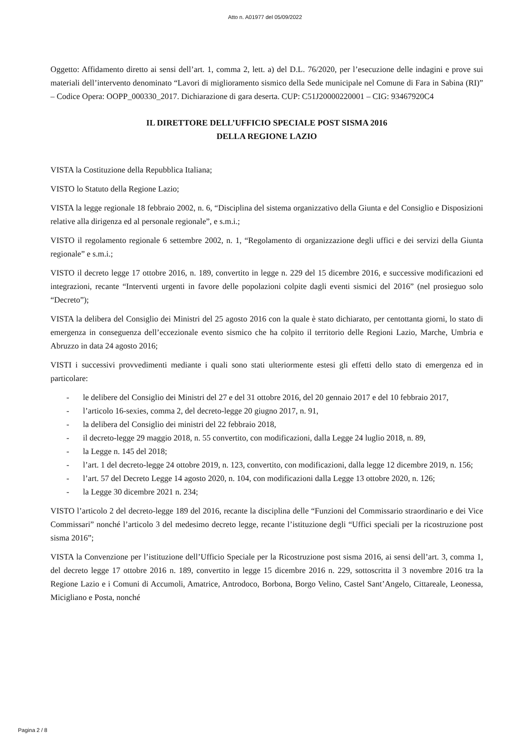Atto n. A01977 del 05/09/2022
Oggetto: Affidamento diretto ai sensi dell’art. 1, comma 2, lett. a) del D.L. 76/2020, per l’esecuzione delle indagini e prove sui materiali dell’intervento denominato “Lavori di miglioramento sismico della Sede municipale nel Comune di Fara in Sabina (RI)” – Codice Opera: OOPP_000330_2017. Dichiarazione di gara deserta. CUP: C51J20000220001 – CIG: 93467920C4
IL DIRETTORE DELL’UFFICIO SPECIALE POST SISMA 2016
DELLA REGIONE LAZIO
VISTA la Costituzione della Repubblica Italiana;
VISTO lo Statuto della Regione Lazio;
VISTA la legge regionale 18 febbraio 2002, n. 6, “Disciplina del sistema organizzativo della Giunta e del Consiglio e Disposizioni relative alla dirigenza ed al personale regionale”, e s.m.i.;
VISTO il regolamento regionale 6 settembre 2002, n. 1, “Regolamento di organizzazione degli uffici e dei servizi della Giunta regionale” e s.m.i.;
VISTO il decreto legge 17 ottobre 2016, n. 189, convertito in legge n. 229 del 15 dicembre 2016, e successive modificazioni ed integrazioni, recante “Interventi urgenti in favore delle popolazioni colpite dagli eventi sismici del 2016” (nel prosieguo solo “Decreto”);
VISTA la delibera del Consiglio dei Ministri del 25 agosto 2016 con la quale è stato dichiarato, per centottanta giorni, lo stato di emergenza in conseguenza dell’eccezionale evento sismico che ha colpito il territorio delle Regioni Lazio, Marche, Umbria e Abruzzo in data 24 agosto 2016;
VISTI i successivi provvedimenti mediante i quali sono stati ulteriormente estesi gli effetti dello stato di emergenza ed in particolare:
- le delibere del Consiglio dei Ministri del 27 e del 31 ottobre 2016, del 20 gennaio 2017 e del 10 febbraio 2017,
- l’articolo 16-sexies, comma 2, del decreto-legge 20 giugno 2017, n. 91,
- la delibera del Consiglio dei ministri del 22 febbraio 2018,
- il decreto-legge 29 maggio 2018, n. 55 convertito, con modificazioni, dalla Legge 24 luglio 2018, n. 89,
- la Legge n. 145 del 2018;
- l’art. 1 del decreto-legge 24 ottobre 2019, n. 123, convertito, con modificazioni, dalla legge 12 dicembre 2019, n. 156;
- l’art. 57 del Decreto Legge 14 agosto 2020, n. 104, con modificazioni dalla Legge 13 ottobre 2020, n. 126;
- la Legge 30 dicembre 2021 n. 234;
VISTO l’articolo 2 del decreto-legge 189 del 2016, recante la disciplina delle “Funzioni del Commissario straordinario e dei Vice Commissari” nonché l’articolo 3 del medesimo decreto legge, recante l’istituzione degli “Uffici speciali per la ricostruzione post sisma 2016”;
VISTA la Convenzione per l’istituzione dell’Ufficio Speciale per la Ricostruzione post sisma 2016, ai sensi dell’art. 3, comma 1, del decreto legge 17 ottobre 2016 n. 189, convertito in legge 15 dicembre 2016 n. 229, sottoscritta il 3 novembre 2016 tra la Regione Lazio e i Comuni di Accumoli, Amatrice, Antrodoco, Borbona, Borgo Velino, Castel Sant’Angelo, Cittareale, Leonessa, Micigliano e Posta, nonché
Pagina 2 / 8